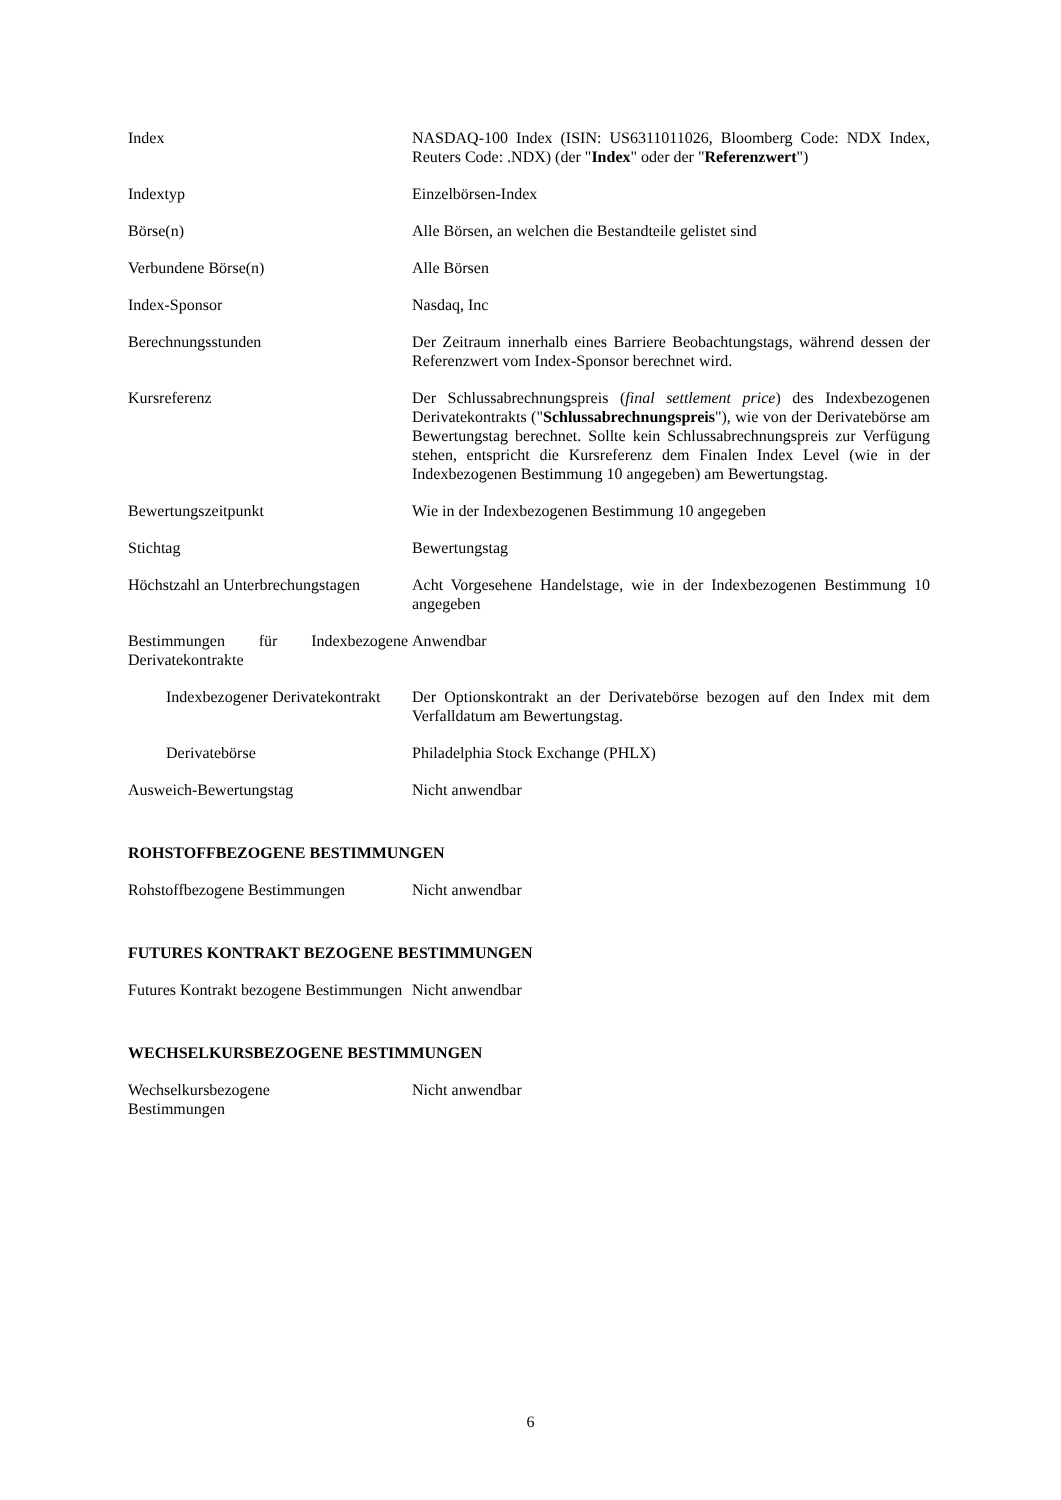| Index | NASDAQ-100 Index (ISIN: US6311011026, Bloomberg Code: NDX Index, Reuters Code: .NDX) (der " Index " oder der " Referenzwert ") |
| Indextyp | Einzelbörsen-Index |
| Börse(n) | Alle Börsen, an welchen die Bestandteile gelistet sind |
| Verbundene Börse(n) | Alle Börsen |
| Index-Sponsor | Nasdaq, Inc |
| Berechnungsstunden | Der Zeitraum innerhalb eines Barriere Beobachtungstags, während dessen der Referenzwert vom Index-Sponsor berechnet wird. |
| Kursreferenz | Der Schlussabrechnungspreis ( final settlement price ) des Indexbezogenen Derivatekontrakts (" Schlussabrechnungspreis "), wie von der Derivatebörse am Bewertungstag berechnet. Sollte kein Schlussabrechnungspreis zur Verfügung stehen, entspricht die Kursreferenz dem Finalen Index Level (wie in der Indexbezogenen Bestimmung 10 angegeben) am Bewertungstag. |
| Bewertungszeitpunkt | Wie in der Indexbezogenen Bestimmung 10 angegeben |
| Stichtag | Bewertungstag |
| Höchstzahl an Unterbrechungstagen | Acht Vorgesehene Handelstage, wie in der Indexbezogenen Bestimmung 10 angegeben |
| Bestimmungen für Indexbezogene Derivatekontrakte | Anwendbar |
| Indexbezogener Derivatekontrakt | Der Optionskontrakt an der Derivatebörse bezogen auf den Index mit dem Verfalldatum am Bewertungstag. |
| Derivatebörse | Philadelphia Stock Exchange (PHLX) |
| Ausweich-Bewertungstag | Nicht anwendbar |
ROHSTOFFBEZOGENE BESTIMMUNGEN
| Rohstoffbezogene Bestimmungen | Nicht anwendbar |
FUTURES KONTRAKT BEZOGENE BESTIMMUNGEN
| Futures Kontrakt bezogene Bestimmungen | Nicht anwendbar |
WECHSELKURSBEZOGENE BESTIMMUNGEN
| Wechselkursbezogene Bestimmungen | Nicht anwendbar |
6